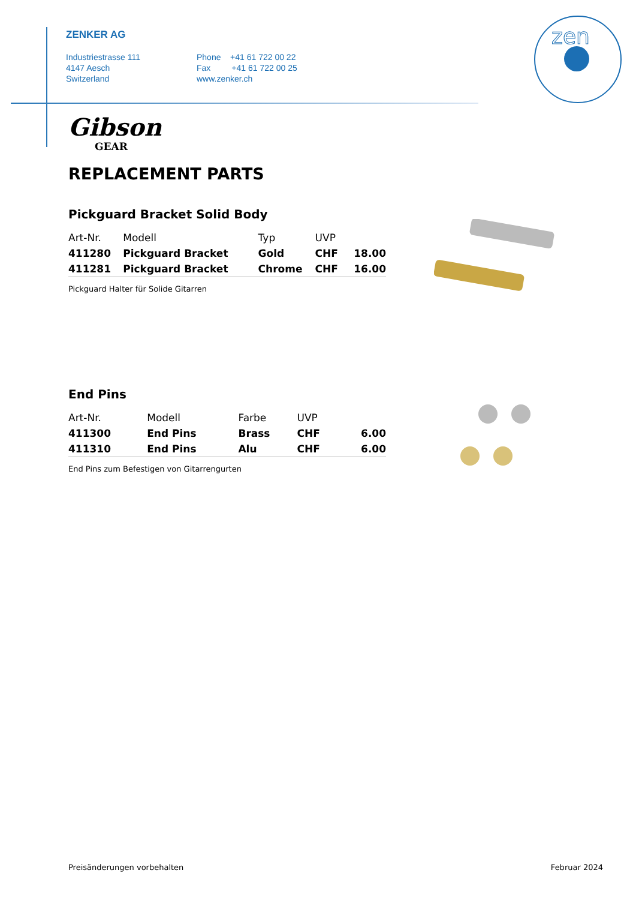ZENKER AG
Industriestrasse 111
4147 Aesch
Switzerland
Phone +41 61 722 00 22
Fax +41 61 722 00 25
www.zenker.ch
zen
Gibson
GEAR
REPLACEMENT PARTS
Pickguard Bracket Solid Body
| Art-Nr. | Modell | Typ | UVP | |
| --- | --- | --- | --- | --- |
| 411280 | Pickguard Bracket | Gold | CHF | 18.00 |
| 411281 | Pickguard Bracket | Chrome | CHF | 16.00 |
Pickguard Halter für Solide Gitarren
End Pins
| Art-Nr. | Modell | Farbe | UVP | |
| --- | --- | --- | --- | --- |
| 411300 | End Pins | Brass | CHF | 6.00 |
| 411310 | End Pins | Alu | CHF | 6.00 |
End Pins zum Befestigen von Gitarrengurten
Preisänderungen vorbehalten Februar 2024